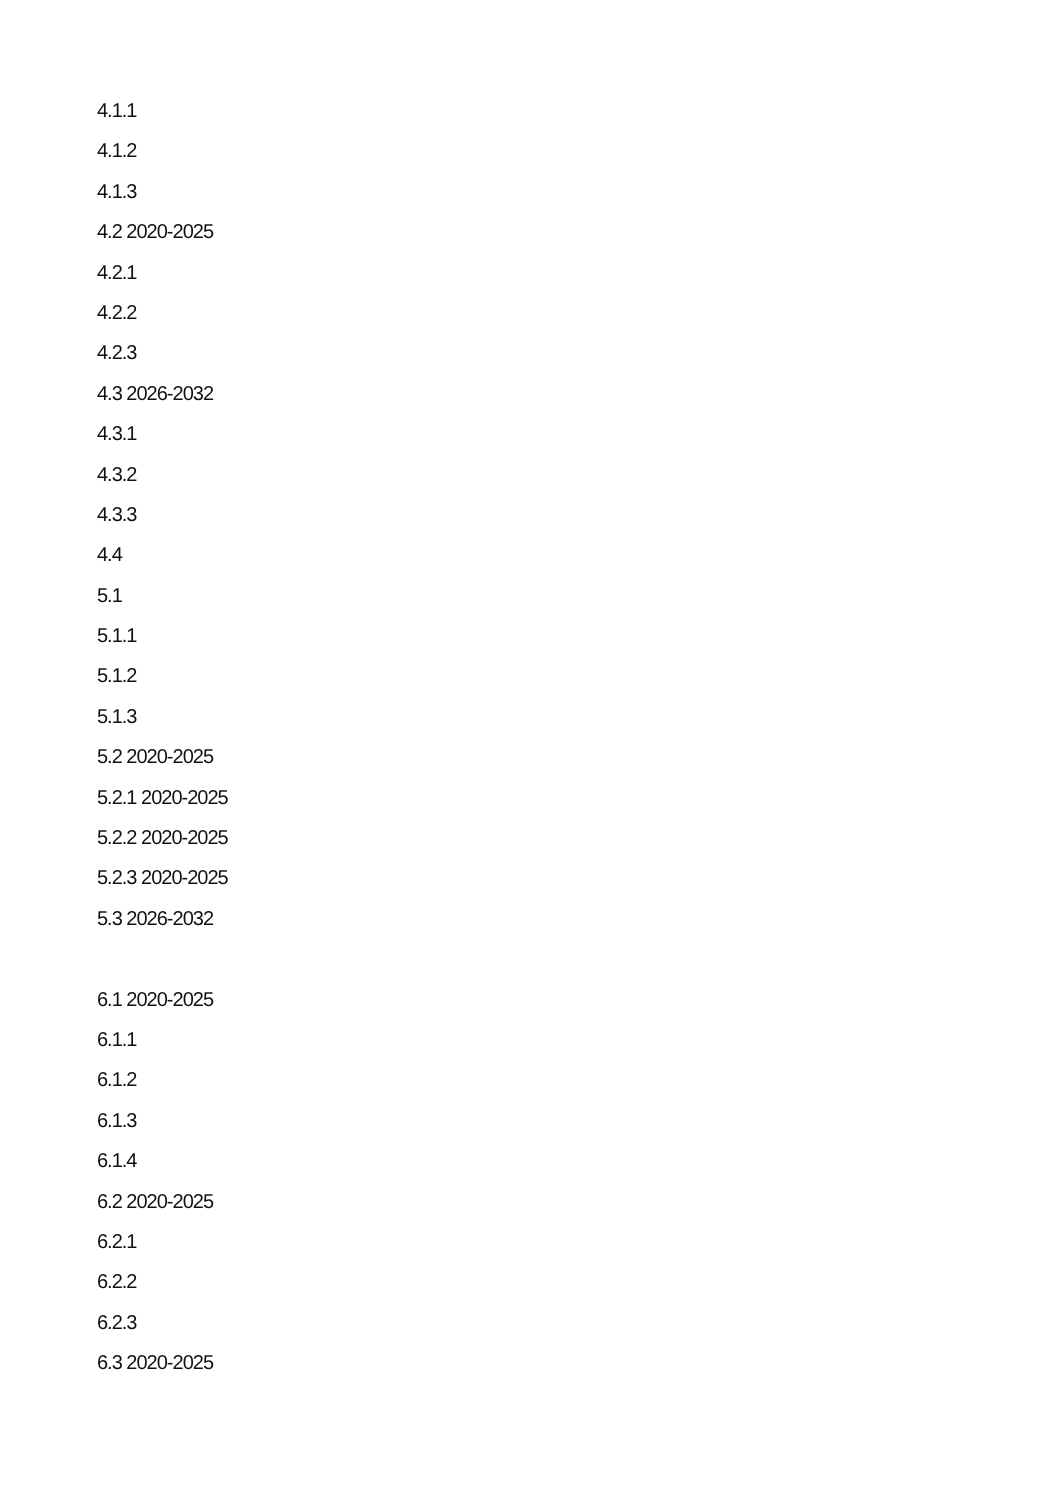4.1.1
4.1.2
4.1.3
4.2 2020-2025
4.2.1
4.2.2
4.2.3
4.3 2026-2032
4.3.1
4.3.2
4.3.3
4.4
5.1
5.1.1
5.1.2
5.1.3
5.2 2020-2025
5.2.1 2020-2025
5.2.2 2020-2025
5.2.3 2020-2025
5.3 2026-2032
6.1 2020-2025
6.1.1
6.1.2
6.1.3
6.1.4
6.2 2020-2025
6.2.1
6.2.2
6.2.3
6.3 2020-2025